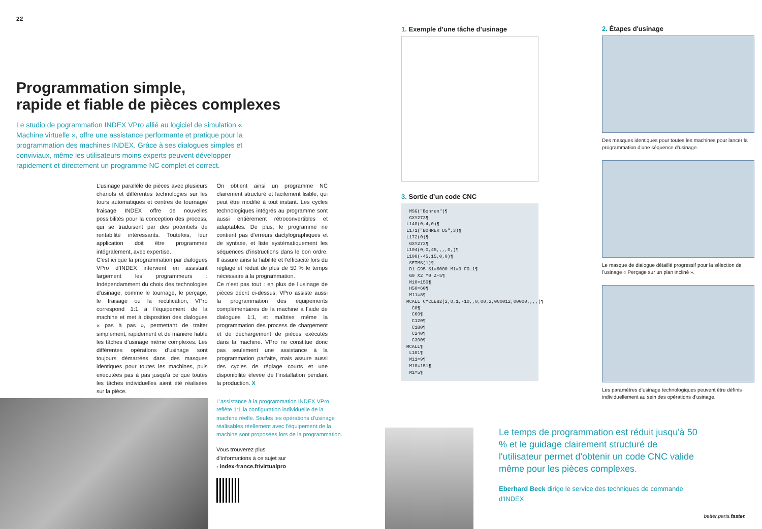22
Programmation simple,
rapide et fiable de pièces complexes
Le studio de pogrammation INDEX VPro allié au logiciel de simulation « Machine virtuelle », offre une assistance performante et pratique pour la programmation des machines INDEX. Grâce à ses dialogues simples et conviviaux, même les utilisateurs moins experts peuvent développer rapidement et directement un programme NC complet et correct.
L’usinage parallèle de pièces avec plusieurs chariots et différentes technologies sur les tours automatiques et centres de tournage/ fraisage INDEX offre de nouvelles possibilités pour la conception des process, qui se traduisent par des potentiels de rentabilité intéressants. Toutefois, leur application doit être programmée intégralement, avec expertise.
C'est ici que la programmation par dialogues VPro d’INDEX intervient en assistant largement les programmeurs : Indépendamment du choix des technologies d’usinage, comme le tournage, le perçage, le fraisage ou la rectification, VPro correspond 1:1 à l’équipement de la machine et met à disposition des dialogues « pas à pas », permettant de traiter simplement, rapidement et de manière fiable les tâches d’usinage même complexes. Les différentes opérations d’usinage sont toujours démarrées dans des masques identiques pour toutes les machines, puis exécutées pas à pas jusqu’à ce que toutes les tâches individuelles aient été réalisées sur la pièce.
On obtient ainsi un programme NC clairement structuré et facilement lisible, qui peut être modifié à tout instant. Les cycles technologiques intégrés au programme sont aussi entièrement rétroconvertibles et adaptables. De plus, le programme ne contient pas d’erreurs dactylographiques et de syntaxe, et liste systématiquement les séquences d’instructions dans le bon ordre. Il assure ainsi la fiabilité et l’efficacité lors du réglage et réduit de plus de 50 % le temps nécessaire à la programmation.
Ce n’est pas tout : en plus de l’usinage de pièces décrit ci-dessus, VPro assiste aussi la programmation des équipements complémentaires de la machine à l’aide de dialogues 1:1, et maîtrise même la programmation des process de chargement et de déchargement de pièces exécutés dans la machine. VPro ne constitue donc pas seulement une assistance à la programmation parfaite, mais assure aussi des cycles de réglage courts et une disponibilité élevée de l’installation pendant la production. X
L’assistance à la programmation INDEX VPro reflète 1:1 la configuration individuelle de la machine réelle. Seules les opérations d’usinage réalisables réellement avec l’équipement de la machine sont proposées lors de la programmation.
Vous trouverez plus
d’informations à ce sujet sur
› index-france.fr/virtualpro
1. Exemple d’une tâche d’usinage
3. Sortie d’un code CNC
 MSG("Bohren")¶
 GXY273¶
L140(0,4,0)¶
L171("BOHRER_D5",3)¶
L172(0)¶
 GXY273¶
L104(0,0,45,,,,0,)¶
L100(-45,15,0,0)¶
 SETMS(1)¶
 D1 G95 S1=6000 M1=3 F0.1¶
 G0 X2 Y0 Z-5¶
 M10=150¶
 H50=60¶
 M11=8¶
MCALL CYCLE82(2,0,1,-10,,0,00,3,000012,00000,,,,)¶
  C0¶
  C60¶
  C120¶
  C180¶
  C240¶
  C300¶
MCALL¶
 L101¶
 M11=9¶
 M10=151¶
 M1=5¶
2. Étapes d'usinage
Des masques identiques pour toutes les machines pour lancer la programmation d’une séquence d’usinage.
Le masque de dialogue détaillé progressif pour la sélection de l’usinage « Perçage sur un plan incliné ».
Les paramètres d’usinage technologiques peuvent être définis individuellement au sein des opérations d’usinage.
Le temps de programmation est réduit jusqu'à 50 % et le guidage clairement structuré de l'utilisateur permet d'obtenir un code CNC valide même pour les pièces complexes.
Eberhard Beck dirige le service des techniques de commande d'INDEX
better.parts.faster.